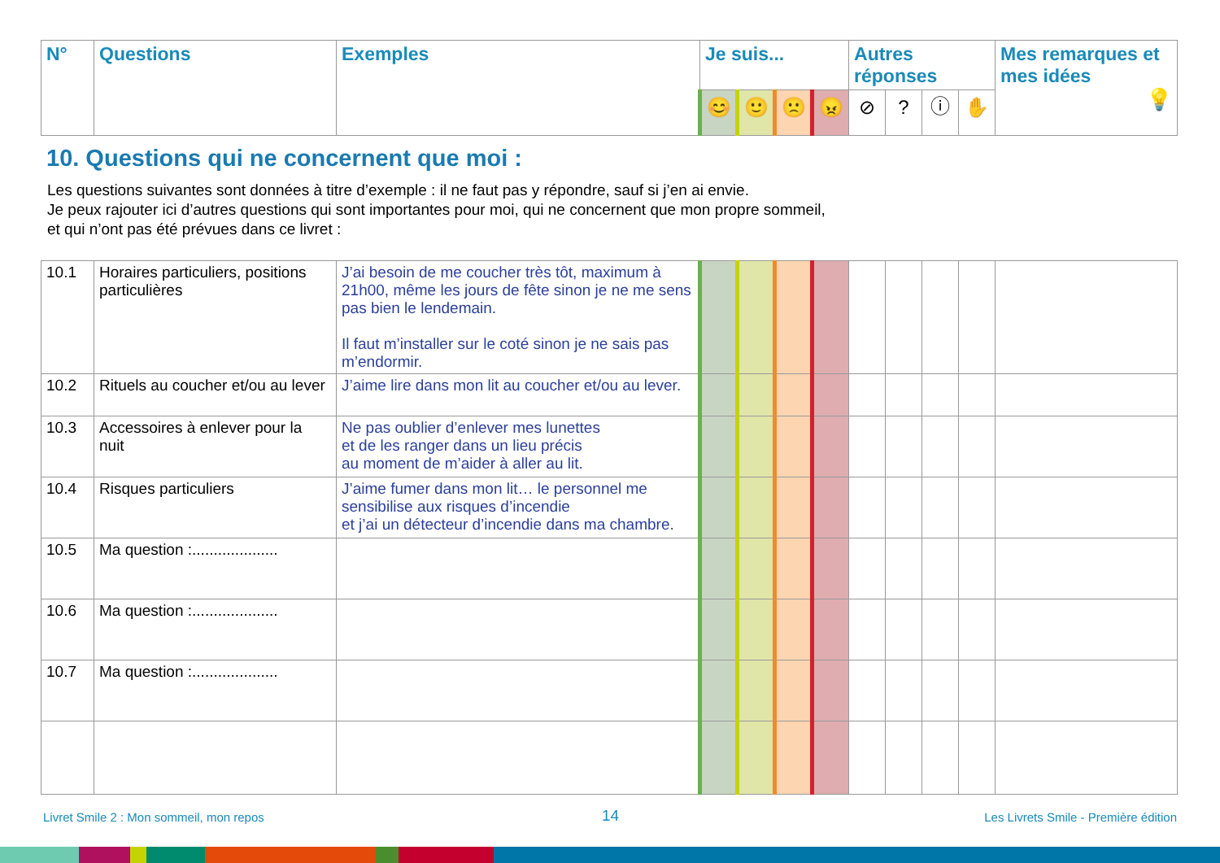| N° | Questions | Exemples | Je suis... | | | | Autres réponses | | | | Mes remarques et mes idées 💡 |
| --- | --- | --- | --- | --- | --- | --- | --- | --- | --- | --- | --- |
| | | | 😊 | 🙂 | 🙁 | 😠 | ⊘ | ? | ⓘ | ✋ | |
10. Questions qui ne concernent que moi :
Les questions suivantes sont données à titre d’exemple : il ne faut pas y répondre, sauf si j’en ai envie.
Je peux rajouter ici d’autres questions qui sont importantes pour moi, qui ne concernent que mon propre sommeil,
et qui n’ont pas été prévues dans ce livret :
| 10.1 | Horaires particuliers, positions particulières | J’ai besoin de me coucher très tôt, maximum à 21h00, même les jours de fête sinon je ne me sens pas bien le lendemain. Il faut m’installer sur le coté sinon je ne sais pas m’endormir. | | | | | | | | | |
| 10.2 | Rituels au coucher et/ou au lever | J’aime lire dans mon lit au coucher et/ou au lever. | | | | | | | | | |
| 10.3 | Accessoires à enlever pour la nuit | Ne pas oublier d’enlever mes lunettes et de les ranger dans un lieu précis au moment de m’aider à aller au lit. | | | | | | | | | |
| 10.4 | Risques particuliers | J’aime fumer dans mon lit… le personnel me sensibilise aux risques d’incendie et j’ai un détecteur d’incendie dans ma chambre. | | | | | | | | | |
| 10.5 | Ma question :.................... | | | | | | | | | | |
| 10.6 | Ma question :.................... | | | | | | | | | | |
| 10.7 | Ma question :.................... | | | | | | | | | | |
Livret Smile 2 : Mon sommeil, mon repos
14
Les Livrets Smile - Première édition